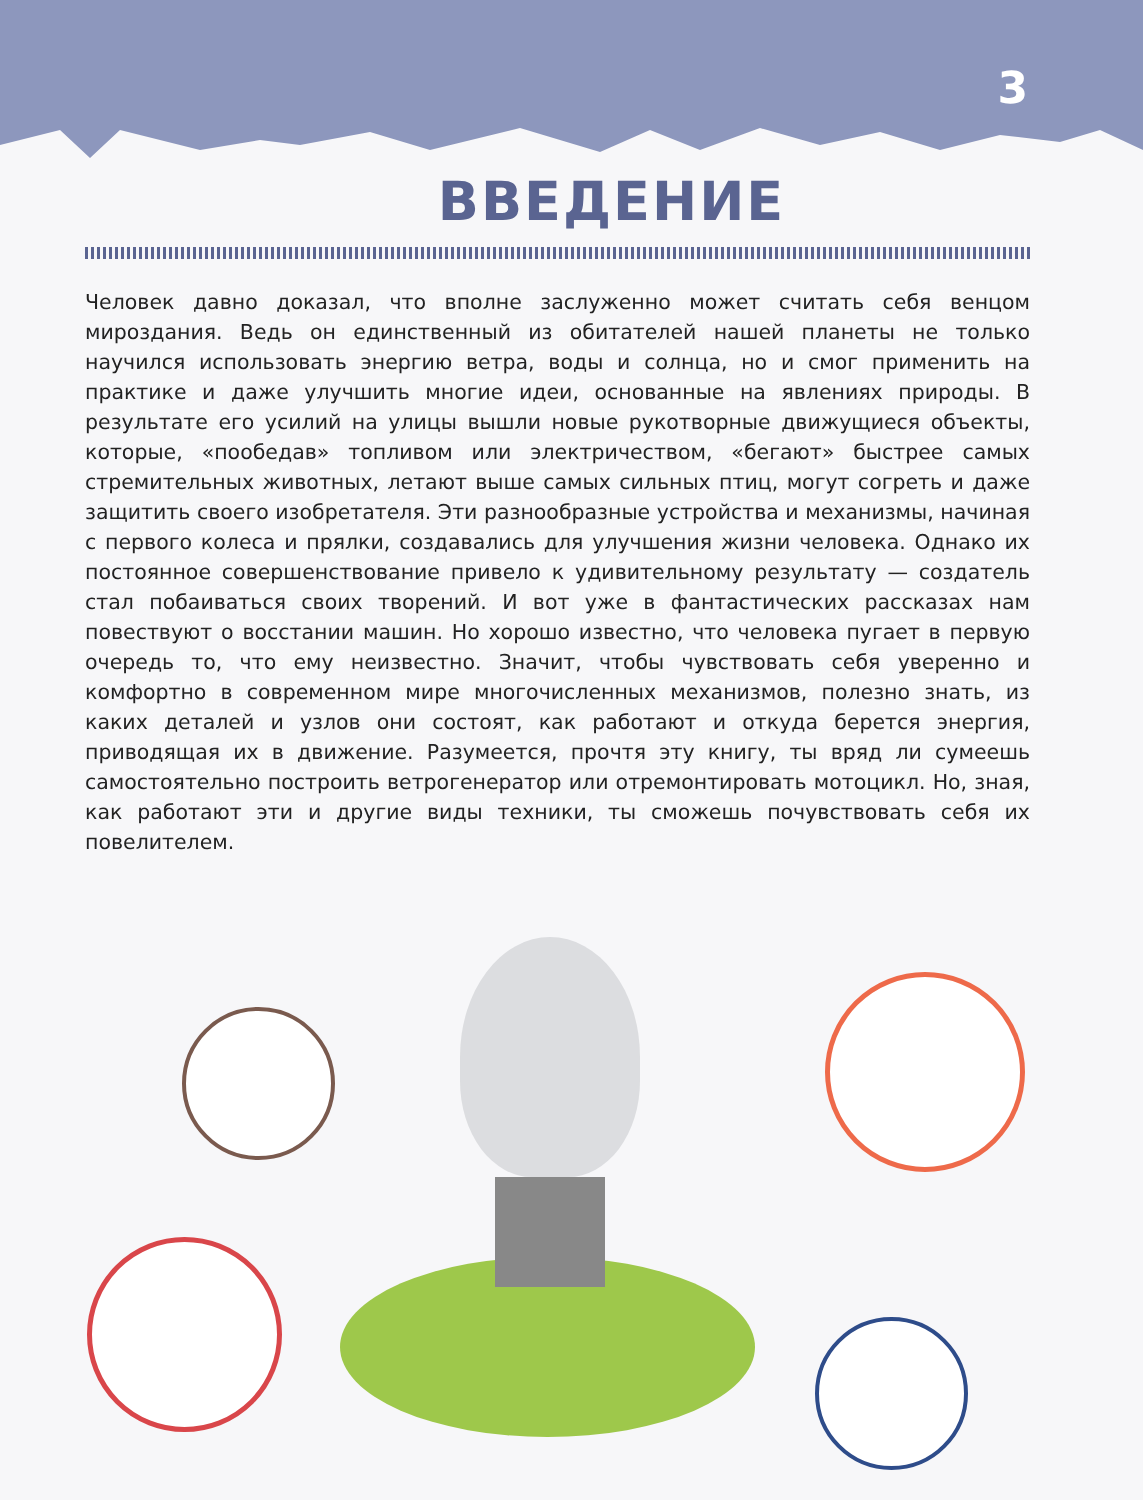3
ВВЕДЕНИЕ
Человек давно доказал, что вполне заслуженно может считать себя венцом мироздания. Ведь он единственный из обитателей нашей планеты не только научился использовать энергию ветра, воды и солнца, но и смог применить на практике и даже улучшить многие идеи, основанные на явлениях природы. В результате его усилий на улицы вышли новые рукотворные движущиеся объекты, которые, «пообедав» топливом или электричеством, «бегают» быстрее самых стремительных животных, летают выше самых сильных птиц, могут согреть и даже защитить своего изобретателя. Эти разнообразные устройства и механизмы, начиная с первого колеса и прялки, создавались для улучшения жизни человека. Однако их постоянное совершенствование привело к удивительному результату — создатель стал побаиваться своих творений. И вот уже в фантастических рассказах нам повествуют о восстании машин. Но хорошо известно, что человека пугает в первую очередь то, что ему неизвестно. Значит, чтобы чувствовать себя уверенно и комфортно в современном мире многочисленных механизмов, полезно знать, из каких деталей и узлов они состоят, как работают и откуда берется энергия, приводящая их в движение. Разумеется, прочтя эту книгу, ты вряд ли сумеешь самостоятельно построить ветрогенератор или отремонтировать мотоцикл. Но, зная, как работают эти и другие виды техники, ты сможешь почувствовать себя их повелителем.